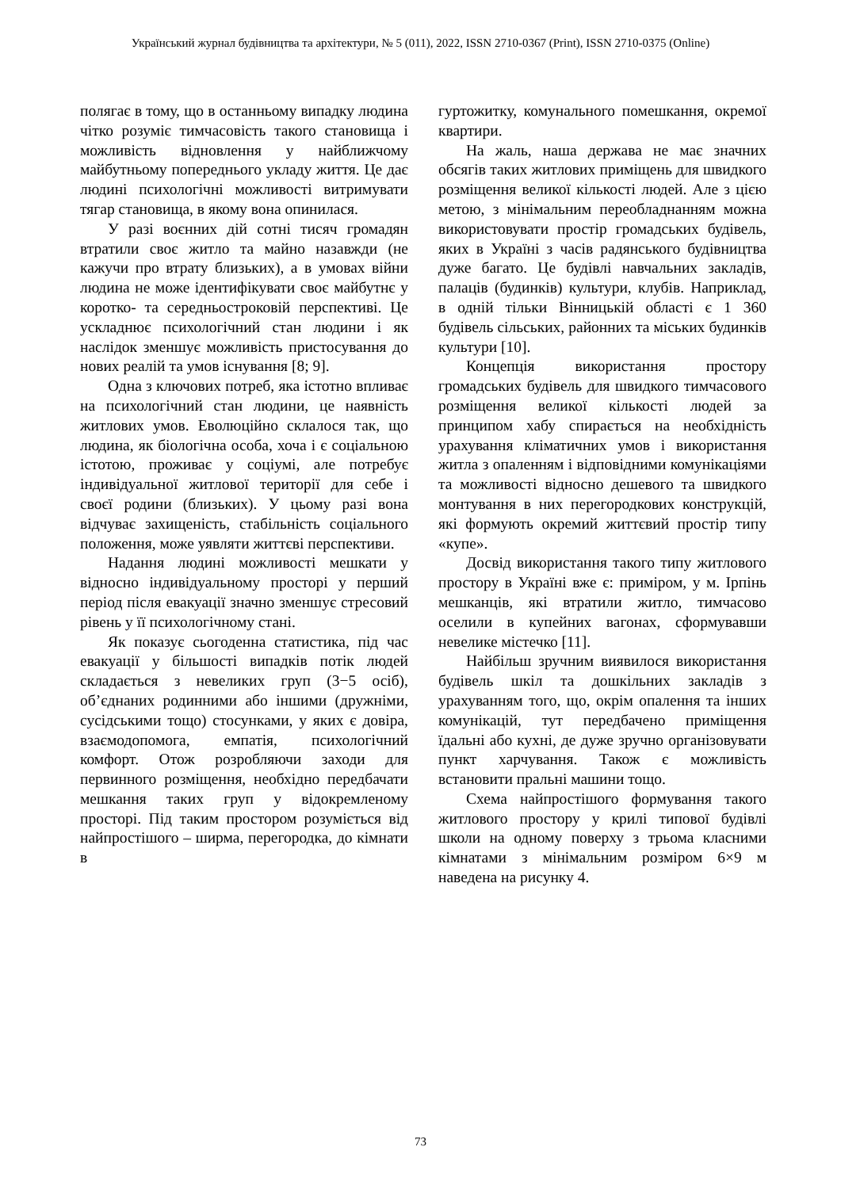Український журнал будівництва та архітектури, № 5 (011), 2022, ISSN 2710-0367 (Print), ISSN 2710-0375 (Online)
полягає в тому, що в останньому випадку людина чітко розуміє тимчасовість такого становища і можливість відновлення у найближчому майбутньому попереднього укладу життя. Це дає людині психологічні можливості витримувати тягар становища, в якому вона опинилася.
У разі воєнних дій сотні тисяч громадян втратили своє житло та майно назавжди (не кажучи про втрату близьких), а в умовах війни людина не може ідентифікувати своє майбутнє у коротко- та середньостроковій перспективі. Це ускладнює психологічний стан людини і як наслідок зменшує можливість пристосування до нових реалій та умов існування [8; 9].
Одна з ключових потреб, яка істотно впливає на психологічний стан людини, це наявність житлових умов. Еволюційно склалося так, що людина, як біологічна особа, хоча і є соціальною істотою, проживає у соціумі, але потребує індивідуальної житлової території для себе і своєї родини (близьких). У цьому разі вона відчуває захищеність, стабільність соціального положення, може уявляти життєві перспективи.
Надання людині можливості мешкати у відносно індивідуальному просторі у перший період після евакуації значно зменшує стресовий рівень у її психологічному стані.
Як показує сьогоденна статистика, під час евакуації у більшості випадків потік людей складається з невеликих груп (3−5 осіб), об’єднаних родинними або іншими (дружніми, сусідськими тощо) стосунками, у яких є довіра, взаємодопомога, емпатія, психологічний комфорт. Отож розробляючи заходи для первинного розміщення, необхідно передбачати мешкання таких груп у відокремленому просторі. Під таким простором розуміється від найпростішого – ширма, перегородка, до кімнати в
гуртожитку, комунального помешкання, окремої квартири.
На жаль, наша держава не має значних обсягів таких житлових приміщень для швидкого розміщення великої кількості людей. Але з цією метою, з мінімальним переобладнанням можна використовувати простір громадських будівель, яких в Україні з часів радянського будівництва дуже багато. Це будівлі навчальних закладів, палаців (будинків) культури, клубів. Наприклад, в одній тільки Вінницькій області є 1 360 будівель сільських, районних та міських будинків культури [10].
Концепція використання простору громадських будівель для швидкого тимчасового розміщення великої кількості людей за принципом хабу спирається на необхідність урахування кліматичних умов і використання житла з опаленням і відповідними комунікаціями та можливості відносно дешевого та швидкого монтування в них перегородкових конструкцій, які формують окремий життєвий простір типу «купе».
Досвід використання такого типу житлового простору в Україні вже є: приміром, у м. Ірпінь мешканців, які втратили житло, тимчасово оселили в купейних вагонах, сформувавши невелике містечко [11].
Найбільш зручним виявилося використання будівель шкіл та дошкільних закладів з урахуванням того, що, окрім опалення та інших комунікацій, тут передбачено приміщення їдальні або кухні, де дуже зручно організовувати пункт харчування. Також є можливість встановити пральні машини тощо.
Схема найпростішого формування такого житлового простору у крилі типової будівлі школи на одному поверху з трьома класними кімнатами з мінімальним розміром 6×9 м наведена на рисунку 4.
73